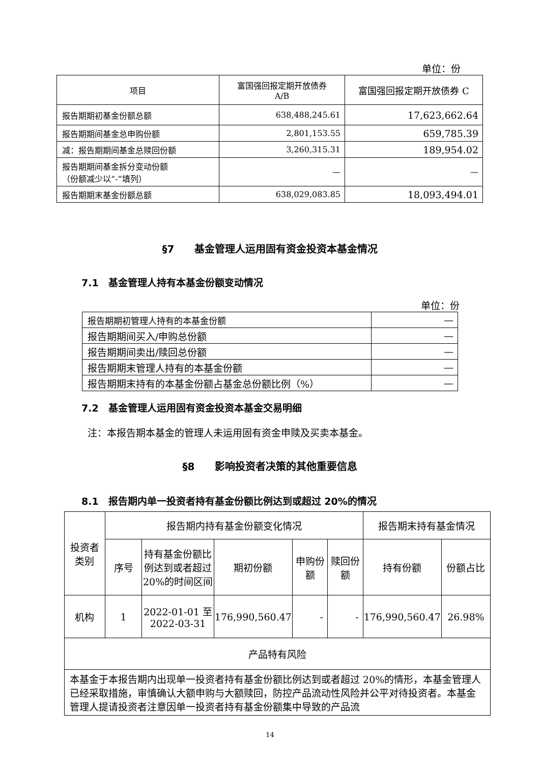单位：份
| 项目 | 富国强回报定期开放债券 A/B | 富国强回报定期开放债券 C |
| 报告期期初基金份额总额 | 638,488,245.61 | 17,623,662.64 |
| 报告期期间基金总申购份额 | 2,801,153.55 | 659,785.39 |
| 减：报告期期间基金总赎回份额 | 3,260,315.31 | 189,954.02 |
| 报告期期间基金拆分变动份额 （份额减少以“-”填列） | — | — |
| 报告期期末基金份额总额 | 638,029,083.85 | 18,093,494.01 |
§7　　基金管理人运用固有资金投资本基金情况
7.1　基金管理人持有本基金份额变动情况
单位：份
| 报告期期初管理人持有的本基金份额 | — |
| 报告期期间买入/申购总份额 | — |
| 报告期期间卖出/赎回总份额 | — |
| 报告期期末管理人持有的本基金份额 | — |
| 报告期期末持有的本基金份额占基金总份额比例（%） | — |
7.2　基金管理人运用固有资金投资本基金交易明细
注：本报告期本基金的管理人未运用固有资金申赎及买卖本基金。
§8　　影响投资者决策的其他重要信息
8.1　报告期内单一投资者持有基金份额比例达到或超过 20%的情况
| 投资者 类别 | 报告期内持有基金份额变化情况 | | | | | 报告期末持有基金情况 | |
| | 序号 | 持有基金份额比例达到或者超过 20%的时间区间 | 期初份额 | 申购份额 | 赎回份额 | 持有份额 | 份额占比 |
| 机构 | 1 | 2022-01-01 至 2022-03-31 | 176,990,560.47 | - | - | 176,990,560.47 | 26.98% |
| 产品特有风险 | | | | | | | |
| 本基金于本报告期内出现单一投资者持有基金份额比例达到或者超过 20%的情形，本基金管理人已经采取措施，审慎确认大额申购与大额赎回，防控产品流动性风险并公平对待投资者。本基金管理人提请投资者注意因单一投资者持有基金份额集中导致的产品流 | | | | | | | |
14